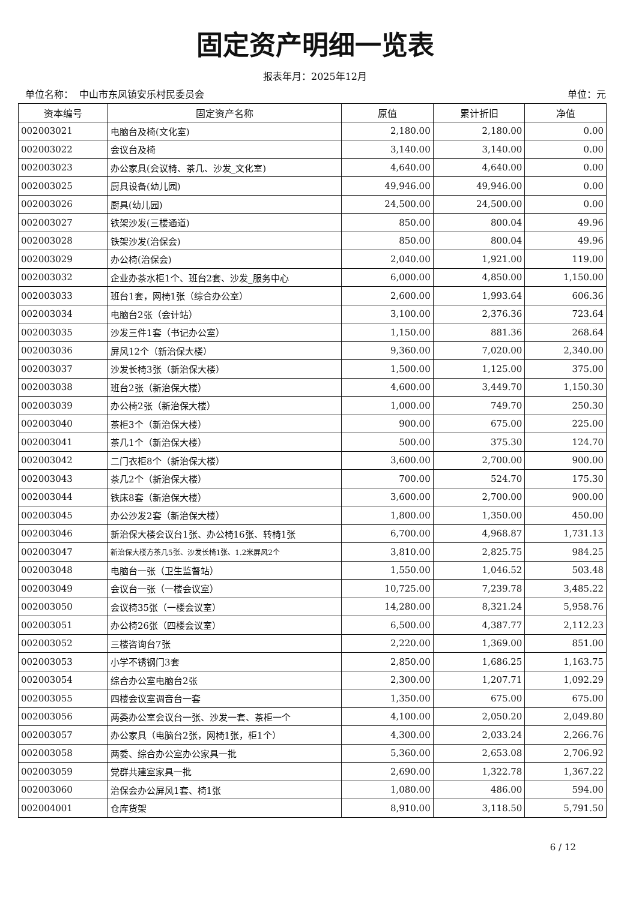固定资产明细一览表
报表年月：2025年12月
单位名称： 中山市东凤镇安乐村民委员会 单位：元
| 资本编号 | 固定资产名称 | 原值 | 累计折旧 | 净值 |
| --- | --- | --- | --- | --- |
| 002003021 | 电脑台及椅(文化室) | 2,180.00 | 2,180.00 | 0.00 |
| 002003022 | 会议台及椅 | 3,140.00 | 3,140.00 | 0.00 |
| 002003023 | 办公家具(会议椅、茶几、沙发_文化室) | 4,640.00 | 4,640.00 | 0.00 |
| 002003025 | 厨具设备(幼儿园) | 49,946.00 | 49,946.00 | 0.00 |
| 002003026 | 厨具(幼儿园) | 24,500.00 | 24,500.00 | 0.00 |
| 002003027 | 铁架沙发(三楼通道) | 850.00 | 800.04 | 49.96 |
| 002003028 | 铁架沙发(治保会) | 850.00 | 800.04 | 49.96 |
| 002003029 | 办公椅(治保会) | 2,040.00 | 1,921.00 | 119.00 |
| 002003032 | 企业办茶水柜1个、班台2套、沙发_服务中心 | 6,000.00 | 4,850.00 | 1,150.00 |
| 002003033 | 班台1套，网椅1张（综合办公室） | 2,600.00 | 1,993.64 | 606.36 |
| 002003034 | 电脑台2张（会计站） | 3,100.00 | 2,376.36 | 723.64 |
| 002003035 | 沙发三件1套（书记办公室） | 1,150.00 | 881.36 | 268.64 |
| 002003036 | 屏风12个（新治保大楼） | 9,360.00 | 7,020.00 | 2,340.00 |
| 002003037 | 沙发长椅3张（新治保大楼） | 1,500.00 | 1,125.00 | 375.00 |
| 002003038 | 班台2张（新治保大楼） | 4,600.00 | 3,449.70 | 1,150.30 |
| 002003039 | 办公椅2张（新治保大楼） | 1,000.00 | 749.70 | 250.30 |
| 002003040 | 茶柜3个（新治保大楼） | 900.00 | 675.00 | 225.00 |
| 002003041 | 茶几1个（新治保大楼） | 500.00 | 375.30 | 124.70 |
| 002003042 | 二门衣柜8个（新治保大楼） | 3,600.00 | 2,700.00 | 900.00 |
| 002003043 | 茶几2个（新治保大楼） | 700.00 | 524.70 | 175.30 |
| 002003044 | 铁床8套（新治保大楼） | 3,600.00 | 2,700.00 | 900.00 |
| 002003045 | 办公沙发2套（新治保大楼） | 1,800.00 | 1,350.00 | 450.00 |
| 002003046 | 新治保大楼会议台1张、办公椅16张、转椅1张 | 6,700.00 | 4,968.87 | 1,731.13 |
| 002003047 | 新治保大楼方茶几5张、沙发长椅1张、1.2米屏风2个 | 3,810.00 | 2,825.75 | 984.25 |
| 002003048 | 电脑台一张（卫生监督站） | 1,550.00 | 1,046.52 | 503.48 |
| 002003049 | 会议台一张（一楼会议室） | 10,725.00 | 7,239.78 | 3,485.22 |
| 002003050 | 会议椅35张（一楼会议室） | 14,280.00 | 8,321.24 | 5,958.76 |
| 002003051 | 办公椅26张（四楼会议室） | 6,500.00 | 4,387.77 | 2,112.23 |
| 002003052 | 三楼咨询台7张 | 2,220.00 | 1,369.00 | 851.00 |
| 002003053 | 小学不锈钢门3套 | 2,850.00 | 1,686.25 | 1,163.75 |
| 002003054 | 综合办公室电脑台2张 | 2,300.00 | 1,207.71 | 1,092.29 |
| 002003055 | 四楼会议室调音台一套 | 1,350.00 | 675.00 | 675.00 |
| 002003056 | 两委办公室会议台一张、沙发一套、茶柜一个 | 4,100.00 | 2,050.20 | 2,049.80 |
| 002003057 | 办公家具（电脑台2张，网椅1张，柜1个） | 4,300.00 | 2,033.24 | 2,266.76 |
| 002003058 | 两委、综合办公室办公家具一批 | 5,360.00 | 2,653.08 | 2,706.92 |
| 002003059 | 党群共建室家具一批 | 2,690.00 | 1,322.78 | 1,367.22 |
| 002003060 | 治保会办公屏风1套、椅1张 | 1,080.00 | 486.00 | 594.00 |
| 002004001 | 仓库货架 | 8,910.00 | 3,118.50 | 5,791.50 |
6 / 12